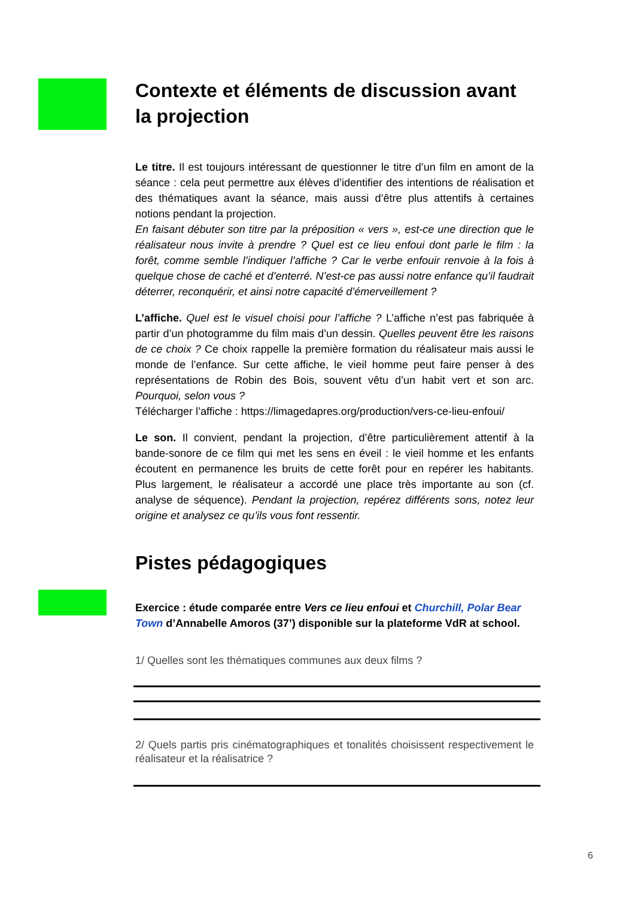Contexte et éléments de discussion avant la projection
Le titre. Il est toujours intéressant de questionner le titre d’un film en amont de la séance : cela peut permettre aux élèves d’identifier des intentions de réalisation et des thématiques avant la séance, mais aussi d’être plus attentifs à certaines notions pendant la projection.
En faisant débuter son titre par la préposition « vers », est-ce une direction que le réalisateur nous invite à prendre ? Quel est ce lieu enfoui dont parle le film : la forêt, comme semble l’indiquer l’affiche ? Car le verbe enfouir renvoie à la fois à quelque chose de caché et d’enterré. N’est-ce pas aussi notre enfance qu’il faudrait déterrer, reconquérir, et ainsi notre capacité d’émerveillement ?
L’affiche. Quel est le visuel choisi pour l’affiche ? L’affiche n’est pas fabriquée à partir d’un photogramme du film mais d’un dessin. Quelles peuvent être les raisons de ce choix ? Ce choix rappelle la première formation du réalisateur mais aussi le monde de l’enfance. Sur cette affiche, le vieil homme peut faire penser à des représentations de Robin des Bois, souvent vêtu d’un habit vert et son arc. Pourquoi, selon vous ?
Télécharger l’affiche : https://limagedapres.org/production/vers-ce-lieu-enfoui/
Le son. Il convient, pendant la projection, d’être particulièrement attentif à la bande-sonore de ce film qui met les sens en éveil : le vieil homme et les enfants écoutent en permanence les bruits de cette forêt pour en repérer les habitants. Plus largement, le réalisateur a accordé une place très importante au son (cf. analyse de séquence). Pendant la projection, repérez différents sons, notez leur origine et analysez ce qu’ils vous font ressentir.
Pistes pédagogiques
Exercice : étude comparée entre Vers ce lieu enfoui et Churchill, Polar Bear Town d’Annabelle Amoros (37’) disponible sur la plateforme VdR at school.
1/ Quelles sont les thématiques communes aux deux films ?
2/ Quels partis pris cinématographiques et tonalités choisissent respectivement le réalisateur et la réalisatrice ?
6